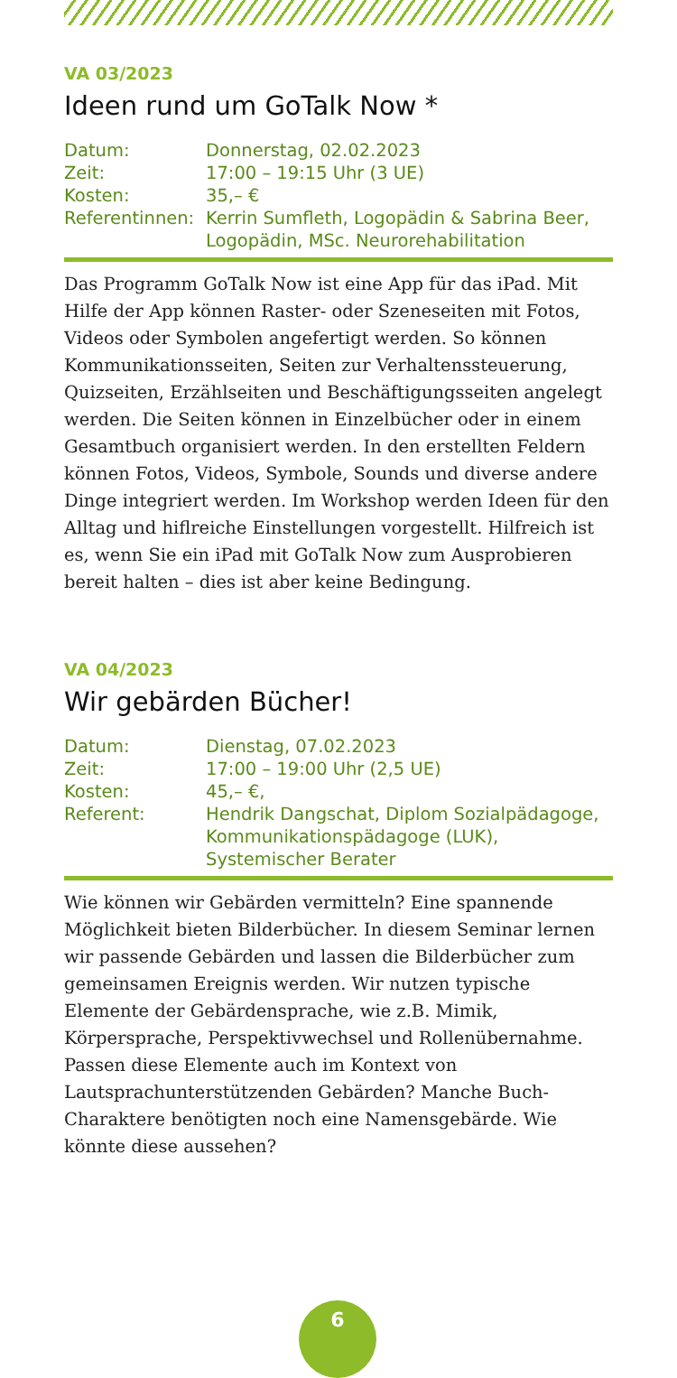VA 03/2023
Ideen rund um GoTalk Now *
| Datum: | Donnerstag, 02.02.2023 |
| Zeit: | 17:00 – 19:15 Uhr (3 UE) |
| Kosten: | 35,– € |
| Referentinnen: | Kerrin Sumfleth, Logopädin & Sabrina Beer, Logopädin, MSc. Neurorehabilitation |
Das Programm GoTalk Now ist eine App für das iPad. Mit Hilfe der App können Raster- oder Szeneseiten mit Fotos, Videos oder Symbolen angefertigt werden. So können Kommunikationsseiten, Seiten zur Verhaltenssteuerung, Quizseiten, Erzählseiten und Beschäftigungsseiten angelegt werden. Die Seiten können in Einzelbücher oder in einem Gesamtbuch organisiert werden. In den erstellten Feldern können Fotos, Videos, Symbole, Sounds und diverse andere Dinge integriert werden. Im Workshop werden Ideen für den Alltag und hiflreiche Einstellungen vorgestellt. Hilfreich ist es, wenn Sie ein iPad mit GoTalk Now zum Ausprobieren bereit halten – dies ist aber keine Bedingung.
VA 04/2023
Wir gebärden Bücher!
| Datum: | Dienstag, 07.02.2023 |
| Zeit: | 17:00 – 19:00 Uhr (2,5 UE) |
| Kosten: | 45,– €, |
| Referent: | Hendrik Dangschat, Diplom Sozialpädagoge, Kommunikationspädagoge (LUK), Systemischer Berater |
Wie können wir Gebärden vermitteln? Eine spannende Möglichkeit bieten Bilderbücher. In diesem Seminar lernen wir passende Gebärden und lassen die Bilderbücher zum gemeinsamen Ereignis werden. Wir nutzen typische Elemente der Gebärdensprache, wie z.B. Mimik, Körpersprache, Perspektivwechsel und Rollenübernahme. Passen diese Elemente auch im Kontext von Lautsprachunterstützenden Gebärden? Manche Buch-Charaktere benötigten noch eine Namensgebärde. Wie könnte diese aussehen?
6